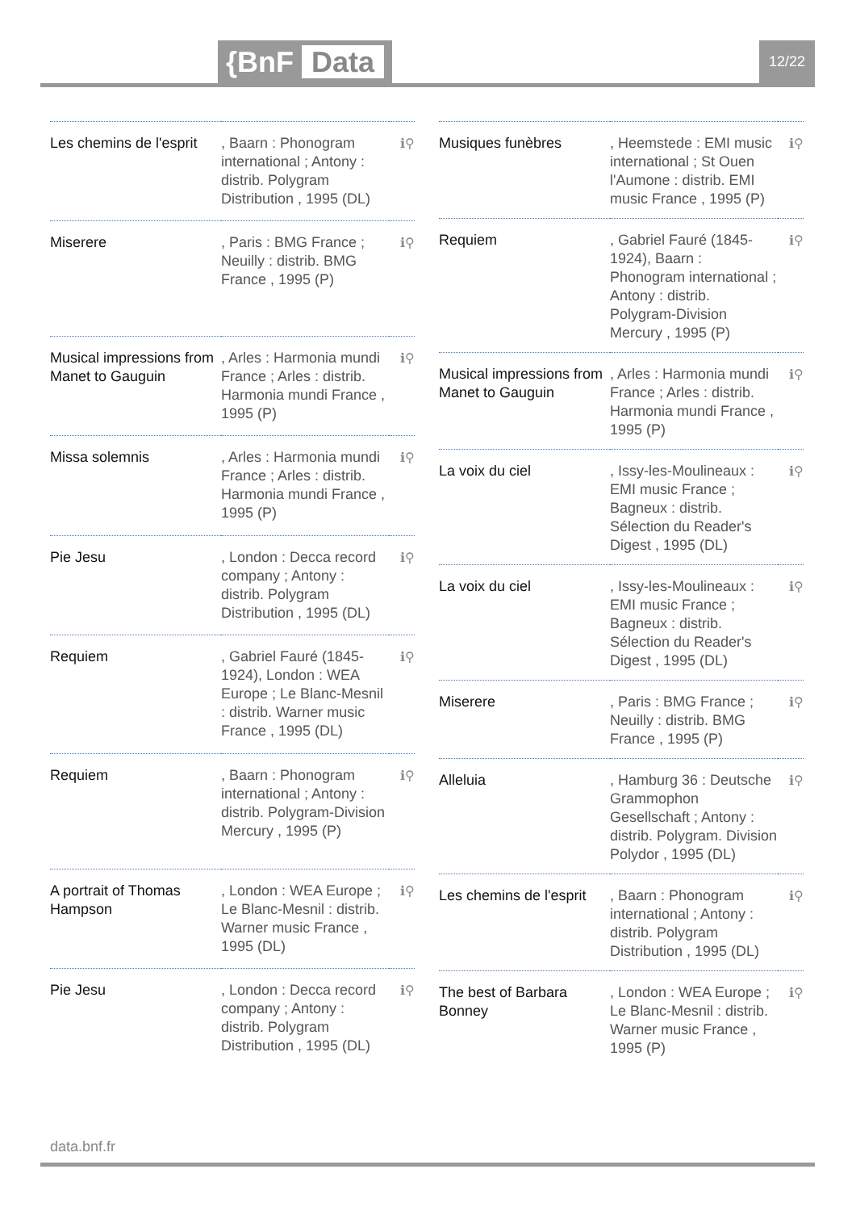{BnF Data 12/22
| Les chemins de l'esprit | , Baarn : Phonogram international ; Antony : distrib. Polygram Distribution , 1995 (DL) | ℹ⚲ |
| Miserere | , Paris : BMG France ; Neuilly : distrib. BMG France , 1995 (P) | ℹ⚲ |
| Musical impressions from Manet to Gauguin | , Arles : Harmonia mundi France ; Arles : distrib. Harmonia mundi France , 1995 (P) | ℹ⚲ |
| Missa solemnis | , Arles : Harmonia mundi France ; Arles : distrib. Harmonia mundi France , 1995 (P) | ℹ⚲ |
| Pie Jesu | , London : Decca record company ; Antony : distrib. Polygram Distribution , 1995 (DL) | ℹ⚲ |
| Requiem | , Gabriel Fauré (1845-1924), London : WEA Europe ; Le Blanc-Mesnil : distrib. Warner music France , 1995 (DL) | ℹ⚲ |
| Requiem | , Baarn : Phonogram international ; Antony : distrib. Polygram-Division Mercury , 1995 (P) | ℹ⚲ |
| A portrait of Thomas Hampson | , London : WEA Europe ; Le Blanc-Mesnil : distrib. Warner music France , 1995 (DL) | ℹ⚲ |
| Pie Jesu | , London : Decca record company ; Antony : distrib. Polygram Distribution , 1995 (DL) | ℹ⚲ |
| Musiques funèbres | , Heemstede : EMI music international ; St Ouen l'Aumone : distrib. EMI music France , 1995 (P) | ℹ⚲ |
| Requiem | , Gabriel Fauré (1845-1924), Baarn : Phonogram international ; Antony : distrib. Polygram-Division Mercury , 1995 (P) | ℹ⚲ |
| Musical impressions from Manet to Gauguin | , Arles : Harmonia mundi France ; Arles : distrib. Harmonia mundi France , 1995 (P) | ℹ⚲ |
| La voix du ciel | , Issy-les-Moulineaux : EMI music France ; Bagneux : distrib. Sélection du Reader's Digest , 1995 (DL) | ℹ⚲ |
| La voix du ciel | , Issy-les-Moulineaux : EMI music France ; Bagneux : distrib. Sélection du Reader's Digest , 1995 (DL) | ℹ⚲ |
| Miserere | , Paris : BMG France ; Neuilly : distrib. BMG France , 1995 (P) | ℹ⚲ |
| Alleluia | , Hamburg 36 : Deutsche Grammophon Gesellschaft ; Antony : distrib. Polygram. Division Polydor , 1995 (DL) | ℹ⚲ |
| Les chemins de l'esprit | , Baarn : Phonogram international ; Antony : distrib. Polygram Distribution , 1995 (DL) | ℹ⚲ |
| The best of Barbara Bonney | , London : WEA Europe ; Le Blanc-Mesnil : distrib. Warner music France , 1995 (P) | ℹ⚲ |
data.bnf.fr